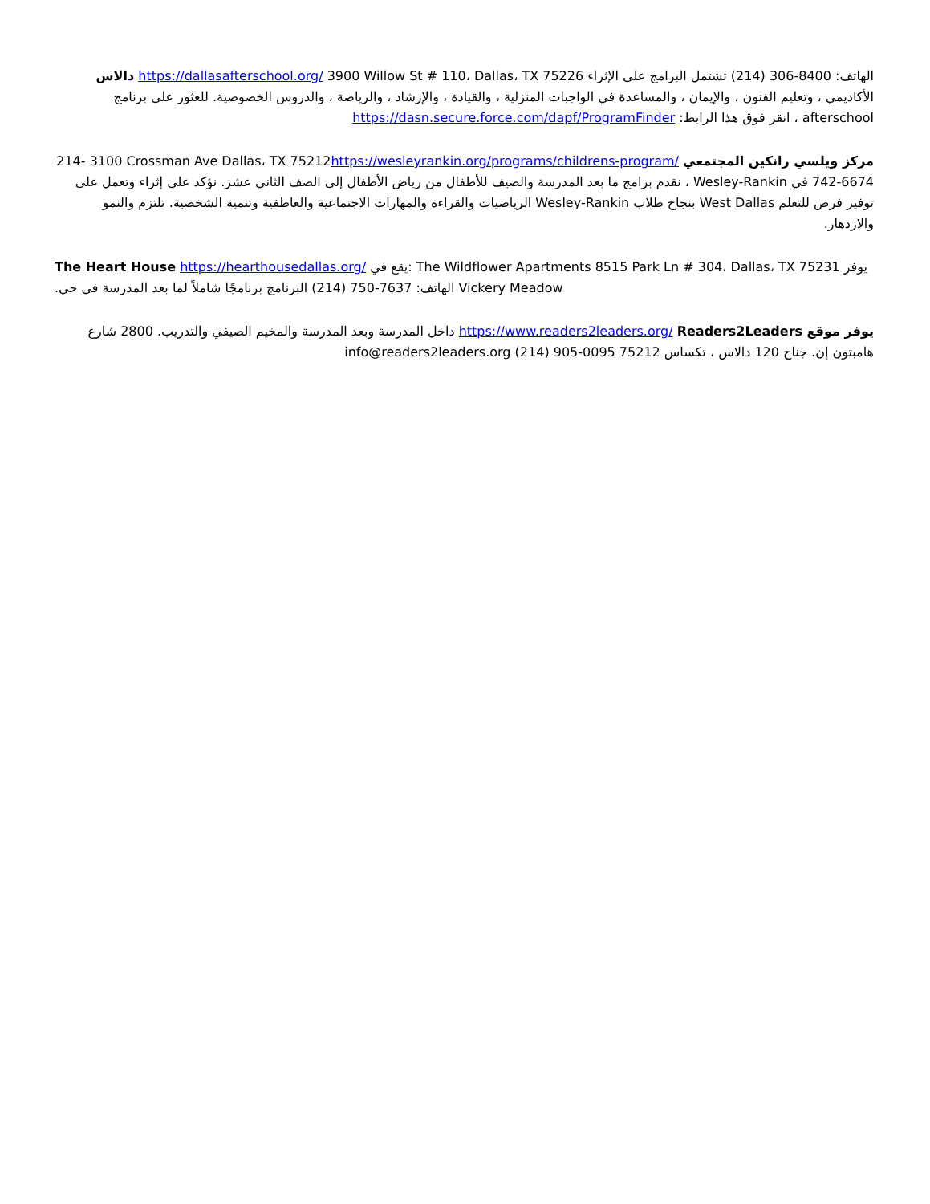الهاتف: (214) 306-8400 تشتمل البرامج على الإثراء 3900 Willow St # 110، Dallas، TX 75226 https://dallasafterschool.org/ دالاس الأكاديمي ، وتعليم الفنون ، والإيمان ، والمساعدة في الواجبات المنزلية ، والقيادة ، والإرشاد ، والرياضة ، والدروس الخصوصية. للعثور على برنامج afterschool ، انقر فوق هذا الرابط: https://dasn.secure.force.com/dapf/ProgramFinder
مركز ويلسي رانكين المجتمعي https://wesleyrankin.org/programs/childrens-program/3100 Crossman Ave Dallas، TX 75212 214-742-6674 في Wesley-Rankin ، نقدم برامج ما بعد المدرسة والصيف للأطفال من رياض الأطفال إلى الصف الثاني عشر. نؤكد على إثراء وتعمل على توفير فرص للتعلم West Dallas بنجاح طلاب Wesley-Rankin الرياضيات والقراءة والمهارات الاجتماعية والعاطفية وتنمية الشخصية. تلتزم والنمو والازدهار.
The Heart House https://hearthousedallas.org/ يقع في: The Wildflower Apartments 8515 Park Ln # 304، Dallas، TX 75231 يوفر البرنامج برنامجًا شاملاً لما بعد المدرسة في حي (214) 750-7637 الهاتف: Vickery Meadow.
يوفر موقع Readers2Leaders https://www.readers2leaders.org/ داخل المدرسة وبعد المدرسة والمخيم الصيفي والتدريب. 2800 شارع هامبتون إن. جناح 120 دالاس ، تكساس 75212 (214) 905-0095 info@readers2leaders.org